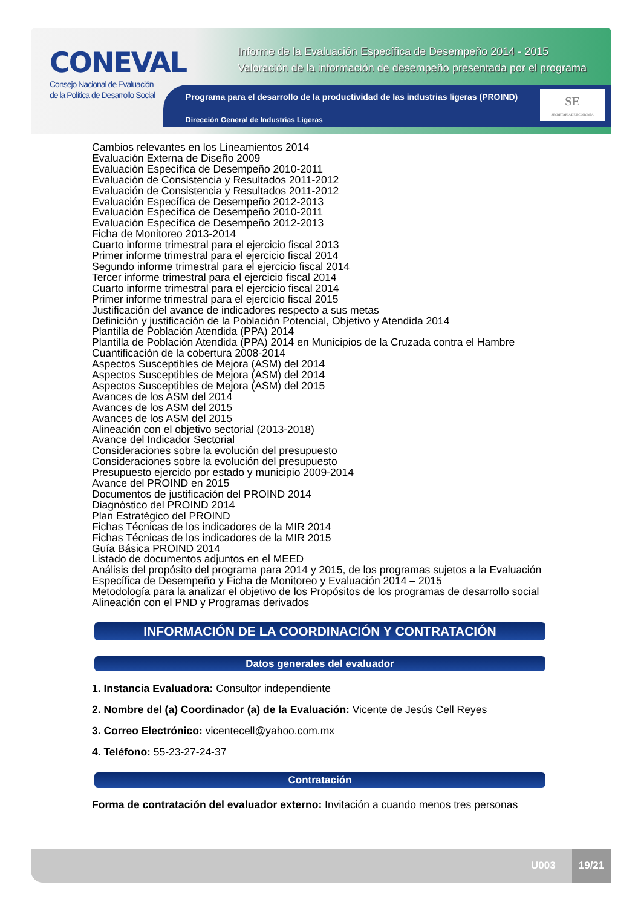CONEVAL
Consejo Nacional de Evaluación
de la Política de Desarrollo Social
Informe de la Evaluación Específica de Desempeño 2014 - 2015
Valoración de la información de desempeño presentada por el programa
Programa para el desarrollo de la productividad de las industrias ligeras (PROIND)
Dirección General de Industrias Ligeras
SE
SECRETARÍA DE ECONOMÍA
Cambios relevantes en los Lineamientos 2014
Evaluación Externa de Diseño 2009
Evaluación Específica de Desempeño 2010-2011
Evaluación de Consistencia y Resultados 2011-2012
Evaluación de Consistencia y Resultados 2011-2012
Evaluación Específica de Desempeño 2012-2013
Evaluación Específica de Desempeño 2010-2011
Evaluación Específica de Desempeño 2012-2013
Ficha de Monitoreo 2013-2014
Cuarto informe trimestral para el ejercicio fiscal 2013
Primer informe trimestral para el ejercicio fiscal 2014
Segundo informe trimestral para el ejercicio fiscal 2014
Tercer informe trimestral para el ejercicio fiscal 2014
Cuarto informe trimestral para el ejercicio fiscal 2014
Primer informe trimestral para el ejercicio fiscal 2015
Justificación del avance de indicadores respecto a sus metas
Definición y justificación de la Población Potencial, Objetivo y Atendida 2014
Plantilla de Población Atendida (PPA) 2014
Plantilla de Población Atendida (PPA) 2014 en Municipios de la Cruzada contra el Hambre
Cuantificación de la cobertura 2008-2014
Aspectos Susceptibles de Mejora (ASM) del 2014
Aspectos Susceptibles de Mejora (ASM) del 2014
Aspectos Susceptibles de Mejora (ASM) del 2015
Avances de los ASM del 2014
Avances de los ASM del 2015
Avances de los ASM del 2015
Alineación con el objetivo sectorial (2013-2018)
Avance del Indicador Sectorial
Consideraciones sobre la evolución del presupuesto
Consideraciones sobre la evolución del presupuesto
Presupuesto ejercido por estado y municipio 2009-2014
Avance del PROIND en 2015
Documentos de justificación del PROIND 2014
Diagnóstico del PROIND 2014
Plan Estratégico del PROIND
Fichas Técnicas de los indicadores de la MIR 2014
Fichas Técnicas de los indicadores de la MIR 2015
Guía Básica PROIND 2014
Listado de documentos adjuntos en el MEED
Análisis del propósito del programa para 2014 y 2015, de los programas sujetos a la Evaluación Específica de Desempeño y Ficha de Monitoreo y Evaluación 2014 – 2015
Metodología para la analizar el objetivo de los Propósitos de los programas de desarrollo social
Alineación con el PND y Programas derivados
INFORMACIÓN DE LA COORDINACIÓN Y CONTRATACIÓN
Datos generales del evaluador
1. Instancia Evaluadora: Consultor independiente
2. Nombre del (a) Coordinador (a) de la Evaluación: Vicente de Jesús Cell Reyes
3. Correo Electrónico: vicentecell@yahoo.com.mx
4. Teléfono: 55-23-27-24-37
Contratación
Forma de contratación del evaluador externo: Invitación a cuando menos tres personas
U003
19/21